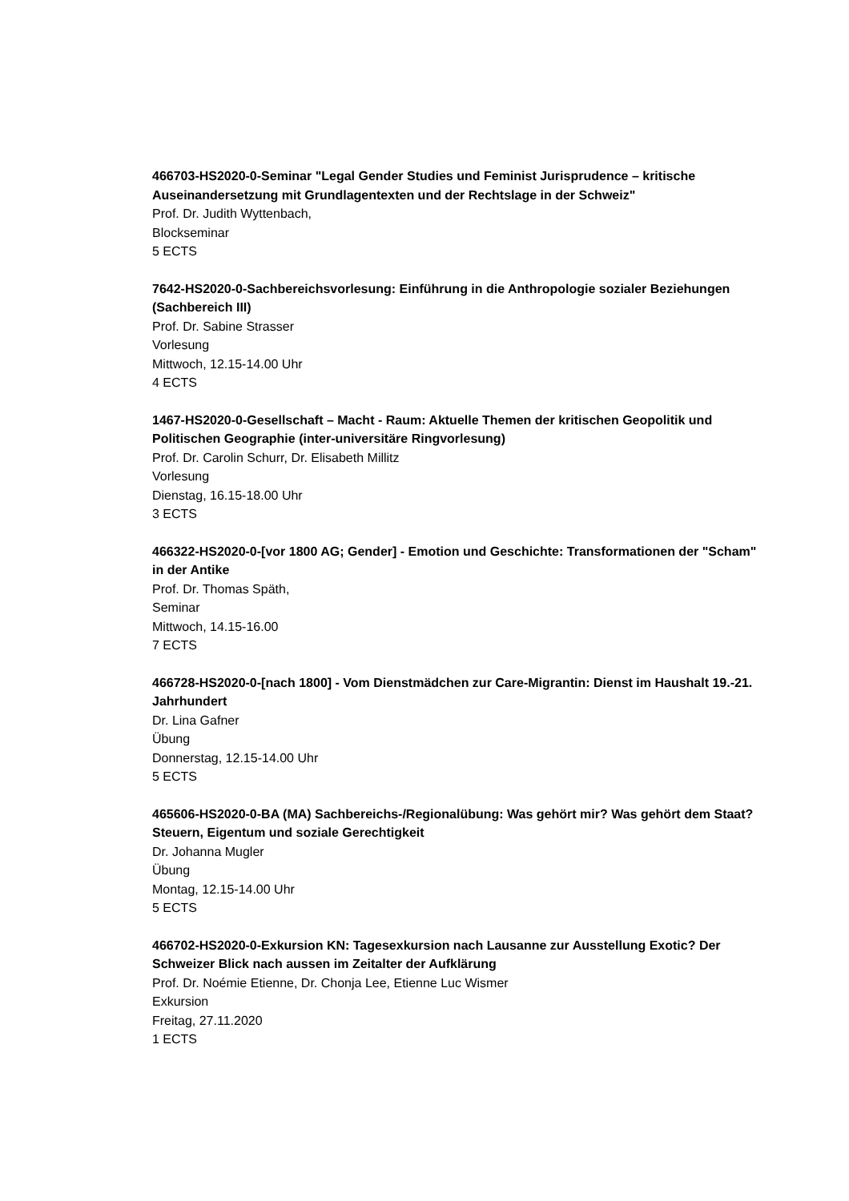466703-HS2020-0-Seminar "Legal Gender Studies und Feminist Jurisprudence – kritische Auseinandersetzung mit Grundlagentexten und der Rechtslage in der Schweiz"
Prof. Dr. Judith Wyttenbach,
Blockseminar
5 ECTS
7642-HS2020-0-Sachbereichsvorlesung: Einführung in die Anthropologie sozialer Beziehungen (Sachbereich III)
Prof. Dr. Sabine Strasser
Vorlesung
Mittwoch, 12.15-14.00 Uhr
4 ECTS
1467-HS2020-0-Gesellschaft – Macht - Raum: Aktuelle Themen der kritischen Geopolitik und Politischen Geographie (inter-universitäre Ringvorlesung)
Prof. Dr. Carolin Schurr, Dr. Elisabeth Millitz
Vorlesung
Dienstag, 16.15-18.00 Uhr
3 ECTS
466322-HS2020-0-[vor 1800 AG; Gender] - Emotion und Geschichte: Transformationen der "Scham" in der Antike
Prof. Dr. Thomas Späth,
Seminar
Mittwoch, 14.15-16.00
7 ECTS
466728-HS2020-0-[nach 1800] - Vom Dienstmädchen zur Care-Migrantin: Dienst im Haushalt 19.-21. Jahrhundert
Dr. Lina Gafner
Übung
Donnerstag, 12.15-14.00 Uhr
5 ECTS
465606-HS2020-0-BA (MA) Sachbereichs-/Regionalübung: Was gehört mir? Was gehört dem Staat? Steuern, Eigentum und soziale Gerechtigkeit
Dr. Johanna Mugler
Übung
Montag, 12.15-14.00 Uhr
5 ECTS
466702-HS2020-0-Exkursion KN: Tagesexkursion nach Lausanne zur Ausstellung Exotic? Der Schweizer Blick nach aussen im Zeitalter der Aufklärung
Prof. Dr. Noémie Etienne, Dr. Chonja Lee, Etienne Luc Wismer
Exkursion
Freitag, 27.11.2020
1 ECTS